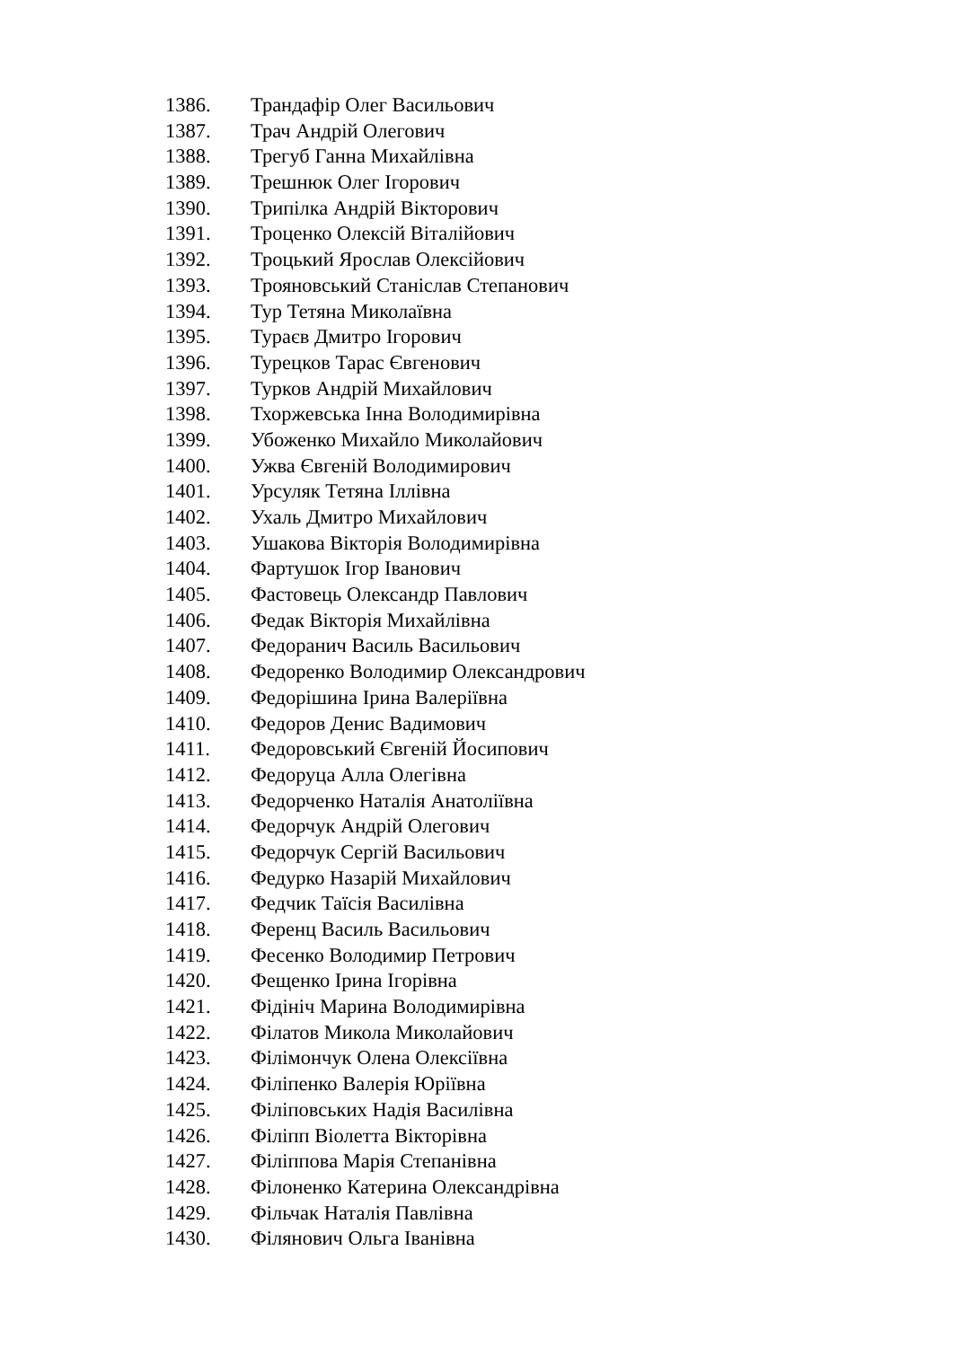1386. Трандафір Олег Васильович
1387. Трач Андрій Олегович
1388. Трегуб Ганна Михайлівна
1389. Трешнюк Олег Ігорович
1390. Трипілка Андрій Вікторович
1391. Троценко Олексій Віталійович
1392. Троцький Ярослав Олексійович
1393. Трояновський Станіслав Степанович
1394. Тур Тетяна Миколаївна
1395. Тураєв Дмитро Ігорович
1396. Турецков Тарас Євгенович
1397. Турков Андрій Михайлович
1398. Тхоржевська Інна Володимирівна
1399. Убоженко Михайло Миколайович
1400. Ужва Євгеній Володимирович
1401. Урсуляк Тетяна Іллівна
1402. Ухаль Дмитро Михайлович
1403. Ушакова Вікторія Володимирівна
1404. Фартушок Ігор Іванович
1405. Фастовець Олександр Павлович
1406. Федак Вікторія Михайлівна
1407. Федоранич Василь Васильович
1408. Федоренко Володимир Олександрович
1409. Федорішина Ірина Валеріївна
1410. Федоров Денис Вадимович
1411. Федоровський Євгеній Йосипович
1412. Федоруца Алла Олегівна
1413. Федорченко Наталія Анатоліївна
1414. Федорчук Андрій Олегович
1415. Федорчук Сергій Васильович
1416. Федурко Назарій Михайлович
1417. Федчик Таїсія Василівна
1418. Ференц Василь Васильович
1419. Фесенко Володимир Петрович
1420. Фещенко Ірина Ігорівна
1421. Фідініч Марина Володимирівна
1422. Філатов Микола Миколайович
1423. Філімончук Олена Олексіївна
1424. Філіпенко Валерія Юріївна
1425. Філіповських Надія Василівна
1426. Філіпп Віолетта Вікторівна
1427. Філіппова Марія Степанівна
1428. Філоненко Катерина Олександрівна
1429. Фільчак Наталія Павлівна
1430. Філянович Ольга Іванівна